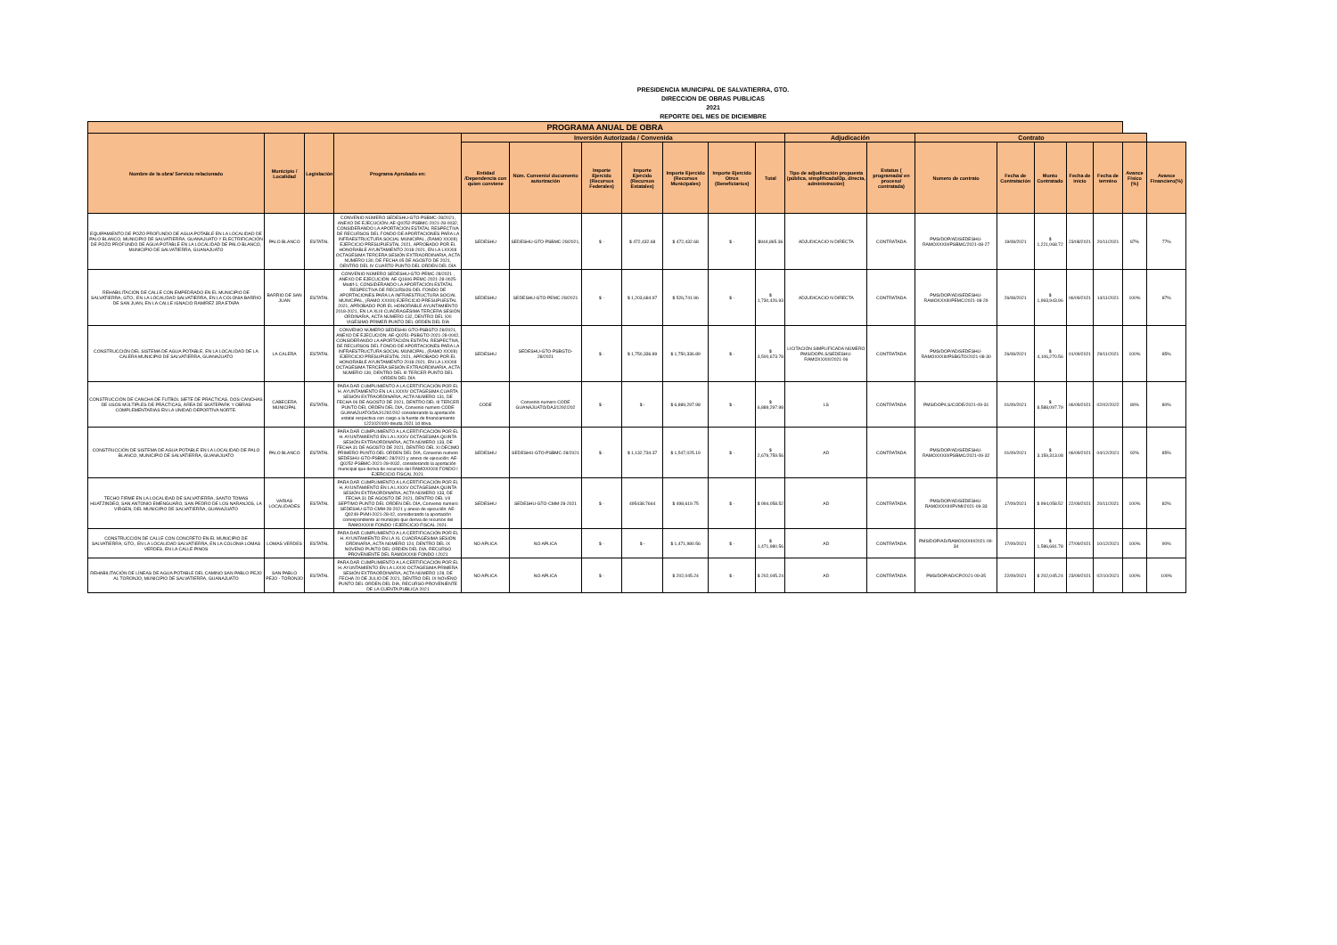PRESIDENCIA MUNICIPAL DE SALVATIERRA, GTO.
DIRECCION DE OBRAS PUBLICAS
2021
REPORTE DEL MES DE DICIEMBRE
| PROGRAMA ANUAL DE OBRA | | | | | | | | | | | | | | | | | | | |
| --- | --- | --- | --- | --- | --- | --- | --- | --- | --- | --- | --- | --- | --- | --- | --- | --- | --- | --- | --- |
| Nombre de la obra/ Servicio relacionado | Municipio / Localidad | Legislación | Programa Aprobado en: | Inversión Autorizada / Convenida | | | | | | | Adjudicación | | Contrato | | | | | | |
| | | | | Entidad /Dependencia con quien conviene | Núm. Convenio/ documento autorización | Importe Ejercido (Recursos Federales) | Importe Ejercido (Recursos Estatales) | Importe Ejercido (Recursos Municipales) | Importe Ejercido Otros (Beneficiarios) | Total | Tipo de adjudicación propuesta (pública, simplificada/I3p, directa, administración) | Estatus ( programada/ en proceso/ contratada) | Numero de contrato | Fecha de Contratación | Monto Contratado | Fecha de inicio | Fecha de termino | Avance Físico (%) | Avance Financiero(%) |
| EQUIPAMIENTO DE POZO PROFUNDO DE AGUA POTABLE EN LA LOCALIDAD DE PALO BLANCO, MUNICIPIO DE SALVATIERRA, GUANAJUATO Y ELECTRIFICACIÓN DE POZO PROFUNDO DE AGUA POTABLE EN LA LOCALIDAD DE PALO BLANCO, MUNICIPIO DE SALVATIERRA, GUANAJUATO | PALO BLANCO | ESTATAL | CONVENIO NÚMERO SEDESHU-GTO-PSBMC-28/2021, ANEXO DE EJECUCIÓN: AE-Q0252-PSBMC-2021-28-0032, CONSIDERANDO LA APORTACIÓN ESTATAL RESPECTIVA DE RECURSOS DEL FONDO DE APORTACIONES PARA LA INFRAESTRUCTURA SOCIAL MUNICIPAL, (RAMO XXXIII) EJERCICIO PRESUPUESTAL 2021, APROBADO POR EL HONORABLE AYUNTAMIENTO 2018-2021, EN LA LXXXIII OCTAGÉSIMA TERCERA SESIÓN EXTRAORDINARIA, ACTA NÚMERO 130, DE FECHA 05 DE AGOSTO DE 2021, DENTRO DEL IV CUARTO PUNTO DEL ORDEN DEL DÍA | SEDESHU | SEDESHU-GTO-PSBMC-28/2021, | $ - | $ 472,432.68 | $ 472,432.68 | $ - | $944,865.36 | ADJUDICACIO N DIRECTA | CONTRATADA | PMS/DOP/AD/SEDESHU-RAMOXXXIII/PSBMC/2021-08-27 | 19/08/2021 | $ 1,221,068.72 | 23/08/2021 | 20/11/2021 | 87% | 77% |
| REHABILITACIÓN DE CALLE CON EMPEDRADO EN EL MUNICIPIO DE SALVATIERRA, GTO., EN LA LOCALIDAD SALVATIERRA, EN LA COLONIA BARRIO DE SAN JUAN, EN LA CALLE IGNACIO RAMÍREZ 3RA ETAPA | BARRIO DE SAN JUAN | ESTATAL | CONVENIO NÚMERO SEDESHU-GTO-PEMC-28/2021 , ANEXO DE EJECUCIÓN: AE-Q1606-PEMC-2021-28-0025-Modif-1, CONSIDERANDO LA APORTACIÓN ESTATAL RESPECTIVA DE RECURSOS DEL FONDO DE APORTACIONES PARA LA INFRAESTRUCTURA SOCIAL MUNICIPAL, (RAMO XXXIII) EJERCICIO PRESUPUESTAL 2021, APROBADO POR EL HONORABLE AYUNTAMIENTO 2018-2021, EN LA XLIII CUADRAGÉSIMA TERCERA SESIÓN ORDINARIA, ACTA NÚMERO 132, DENTRO DEL XXI VIGÉSIMO PRIMER PUNTO DEL ORDEN DEL DÍA | SEDESHU | SEDESHU-GTO-PEMC-28/2021 | $ - | $ 1,203,684.97 | $ 526,741.96 | $ - | $ 1,730,426.93 | ADJUDICACIO N DIRECTA | CONTRATADA | PMS/DOP/AD/SEDESHU-RAMOXXXIII/PEMC/2021-08-29 | 26/08/2021 | $ 1,993,943.96 | 06/09/2021 | 14/11/2021 | 100% | 87% |
| CONSTRUCCIÓN DEL SISTEMA DE AGUA POTABLE, EN LA LOCALIDAD DE LA CALERA MUNICIPIO DE SALVATIERRA, GUANAJUATO | LA CALERA | ESTATAL | CONVENIO NÚMERO SEDESHU-GTO-PSBGTO-28/2021, ANEXO DE EJECUCIÓN: AE-Q0251-PSBGTO-2021-28-0042, CONSIDERANDO LA APORTACIÓN ESTATAL RESPECTIVA, DE RECURSOS DEL FONDO DE APORTACIONES PARA LA INFRAESTRUCTURA SOCIAL MUNICIPAL, (RAMO XXXIII) EJERCICIO PRESUPUESTAL 2021, APROBADO POR EL HONORABLE AYUNTAMIENTO 2018-2021, EN LA LXXXIII OCTAGÉSIMA TERCERA SESIÓN EXTRAORDINARIA, ACTA NÚMERO 130, DENTRO DEL III TERCER PUNTO DEL ORDEN DEL DÍA | SEDESHU | SEDESHU-GTO-PSBGTO-28/2021 | $ - | $ 1,750,336.89 | $ 1,750,336.89 | $ - | $ 3,500,673.78 | LICITACIÓN SIMPLIFICADA NÚMERO PMS/DOP/LS/SEDESHU-RAMOXXXIII/2021-06 | CONTRATADA | PMS/DOP/AD/SEDESHU-RAMOXXXIII/PSBGTO/2021-08-30 | 26/08/2021 | $ 4,106,270.56 | 01/09/2021 | 29/11/2021 | 100% | 85% |
| CONSTRUCCIÓN DE CANCHA DE FUTBOL SIETE DE PRÁCTICAS, DOS CANCHAS DE USOS MÚLTIPLES DE PRÁCTICAS, ÁREA DE SKATEPARK Y OBRAS COMPLEMENTARIAS EN LA UNIDAD DEPORTIVA NORTE. | CABECERA MUNICIPAL | ESTATAL | PARA DAR CUMPLIMIENTO A LA CERTIFICACIÓN POR EL H. AYUNTAMIENTO EN LA LXXXIV OCTAGESIMA CUARTA SESIÓN EXTRAORDINARIA, ACTA NUMERO 131, DE FECHA 06 DE AGOSTO DE 2021, DENTRO DEL III TERCER PUNTO DEL ORDEN DEL DÍA, Convenio numero CODE GUANAJUATO/DAJ/1292/202 considerando la aportación estatal respectiva con cargo a la fuente de financiamiento 1221020100-deuda 2021 1d bbva. | CODE | Convenio numero CODE GUANAJUATO/DAJ/1292/202 | $ - | $ - | $ 6,889,297.98 | $ - | $ 6,889,297.98 | LS | CONTRATADA | PMS/DOP/LS/CODE/2021-09-31 | 01/09/2021 | $ 8,588,097.79 | 06/09/2021 | 02/02/2022 | 80% | 80% |
| CONSTRUCCIÓN DE SISTEMA DE AGUA POTABLE EN LA LOCALIDAD DE PALO BLANCO, MUNICIPIO DE SALVATIERRA, GUANAJUATO | PALO BLANCO | ESTATAL | PARA DAR CUMPLIMIENTO A LA CERTIFICACIÓN POR EL H. AYUNTAMIENTO EN LA LXXXV OCTAGESIMA QUINTA SESIÓN EXTRAORDINARIA, ACTA NÚMERO 133, DE FECHA 31 DE AGOSTO DE 2021, DENTRO DEL XI DECIMO PRIMERO PUNTO DEL ORDEN DEL DÍA, Convenio numero SEDESHU-GTO-PSBMC-28/2021 y anexo de ejecución: AE-Q0252-PSBMC-2021-28-0032, considerando la aportación municipal que deriva de recursos del RAMOXXXIII FONDO I EJERCICIO FISCAL 2021. | SEDESHU | SEDESHU-GTO-PSBMC-28/2021 | $ - | $ 1,132,734.37 | $ 1,547,025.19 | $ - | $ 2,679,759.56 | AD | CONTRATADA | PMS/DOP/AD/SEDESHU-RAMOXXXIII/PSBMC/2021-09-32 | 01/09/2021 | $ 3,159,313.08 | 06/09/2021 | 04/12/2021 | 92% | 85% |
| TECHO FIRME EN LA LOCALIDAD DE SALVATIERRA, SANTO TOMAS HUATZINDEO, SAN ANTONIO EMENGUARO, SAN PEDRO DE LOS NARANJOS, LA VIRGEN, DEL MUNICIPIO DE SALVATIERRA, GUANAJUATO | VARIAS LOCALIDADES | ESTATAL | PARA DAR CUMPLIMIENTO A LA CERTIFICACIÓN POR EL H. AYUNTAMIENTO EN LA LXXXV OCTAGESIMA QUINTA SESIÓN EXTRAORDINARIA, ACTA NÚMERO 133, DE FECHA 31 DE AGOSTO DE 2021, DENTRO DEL VII SEPTIMO PUNTO DEL ORDEN DEL DÍA, Convenio numero SEDESHU-GTO-CMM-28-2021 y anexo de ejecución: AE-Q0249-PVMI-2021-28-02, considerando la aportación correspondiente al municipio que deriva de recursos del RAMOXXXIII FONDO I EJERCICIO FISCAL 2021. | SEDESHU | SEDESHU-GTO-CMM-28-2021 | $ - | 495438.7664 | $ 498,619.75 | $ - | $ 994,058.52 | AD | CONTRATADA | PMS/DOP/AD/SEDESHU-RAMOXXXIII/PVMI/2021-09-33 | 17/09/2021 | $ 994,058.52 | 22/09/2021 | 20/11/2021 | 100% | 82% |
| CONSTRUCCIÓN DE CALLE CON CONCRETO EN EL MUNICIPIO DE SALVATIERRA, GTO., EN LA LOCALIDAD SALVATIERRA, EN LA COLONIA LOMAS VERDES, EN LA CALLE PINOS | LOMAS VERDES | ESTATAL | PARA DAR CUMPLIMIENTO A LA CERTIFICACIÓN POR EL H. AYUNTAMIENTO EN LA XL CUADRAGESIMA SESIÓN ORDINARIA, ACTA NÚMERO 124, DENTRO DEL IX NOVENO PUNTO DEL ORDEN DEL DÍA, RECURSO PROVENIENTE DEL RAMOXXXIII FONDO I 2021 | NO APLICA | NO APLICA | $ - | $ - | $ 1,471,980.56 | $ - | $ 1,471,980.56 | AD | CONTRATADA | PMS/DOP/AD/RAMOXXXIII/2021-09-34 | 17/09/2021 | $ 1,586,681.78 | 27/09/2021 | 10/12/2021 | 100% | 90% |
| REHABILITACIÓN DE LÍNEAS DE AGUA POTABLE DEL CAMINO SAN PABLO PEJO AL TORONJO, MUNICIPIO DE SALVATIERRA, GUANAJUATO | SAN PABLO PEJO - TORONJO | ESTATAL | PARA DAR CUMPLIMIENTO A LA CERTIFICACIÓN POR EL H. AYUNTAMIENTO EN LA LXXXI OCTAGESIMA PRIMERA SESIÓN EXTRAORDINARIA, ACTA NÚMERO 128, DE FECHA 20 DE JULIO DE 2021, DENTRO DEL IX NOVENO PUNTO DEL ORDEN DEL DÍA, RECURSO PROVENIENTE DE LA CUENTA PUBLICA 2021 | NO APLICA | NO APLICA | $ - | | $ 202,045.24 | $ - | $ 202,045.24 | AD | CONTRATADA | PMS/DOP/AD/CP/2021-09-35 | 22/09/2021 | $ 202,045.24 | 23/09/2021 | 02/10/2021 | 100% | 100% |